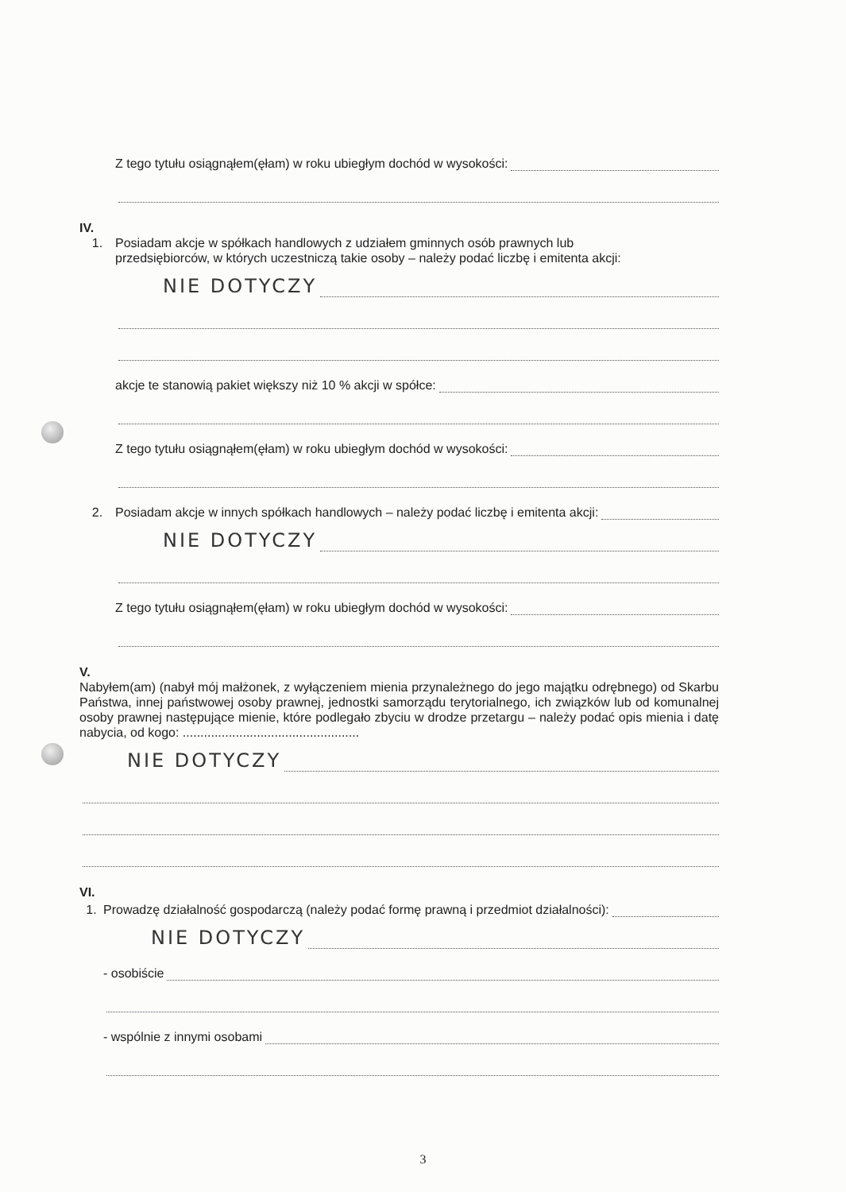Z tego tytułu osiągnąłem(ęłam) w roku ubiegłym dochód w wysokości:
IV.
1. Posiadam akcje w spółkach handlowych z udziałem gminnych osób prawnych lub
przedsiębiorców, w których uczestniczą takie osoby – należy podać liczbę i emitenta akcji:
NIE DOTYCZY
akcje te stanowią pakiet większy niż 10 % akcji w spółce:
Z tego tytułu osiągnąłem(ęłam) w roku ubiegłym dochód w wysokości:
2. Posiadam akcje w innych spółkach handlowych – należy podać liczbę i emitenta akcji:
NIE DOTYCZY
Z tego tytułu osiągnąłem(ęłam) w roku ubiegłym dochód w wysokości:
V.
Nabyłem(am) (nabył mój małżonek, z wyłączeniem mienia przynależnego do jego majątku odrębnego) od Skarbu Państwa, innej państwowej osoby prawnej, jednostki samorządu terytorialnego, ich związków lub od komunalnej osoby prawnej następujące mienie, które podlegało zbyciu w drodze przetargu – należy podać opis mienia i datę nabycia, od kogo: ..................................................
NIE DOTYCZY
VI.
1. Prowadzę działalność gospodarczą (należy podać formę prawną i przedmiot działalności):
NIE DOTYCZY
- osobiście
- wspólnie z innymi osobami
3